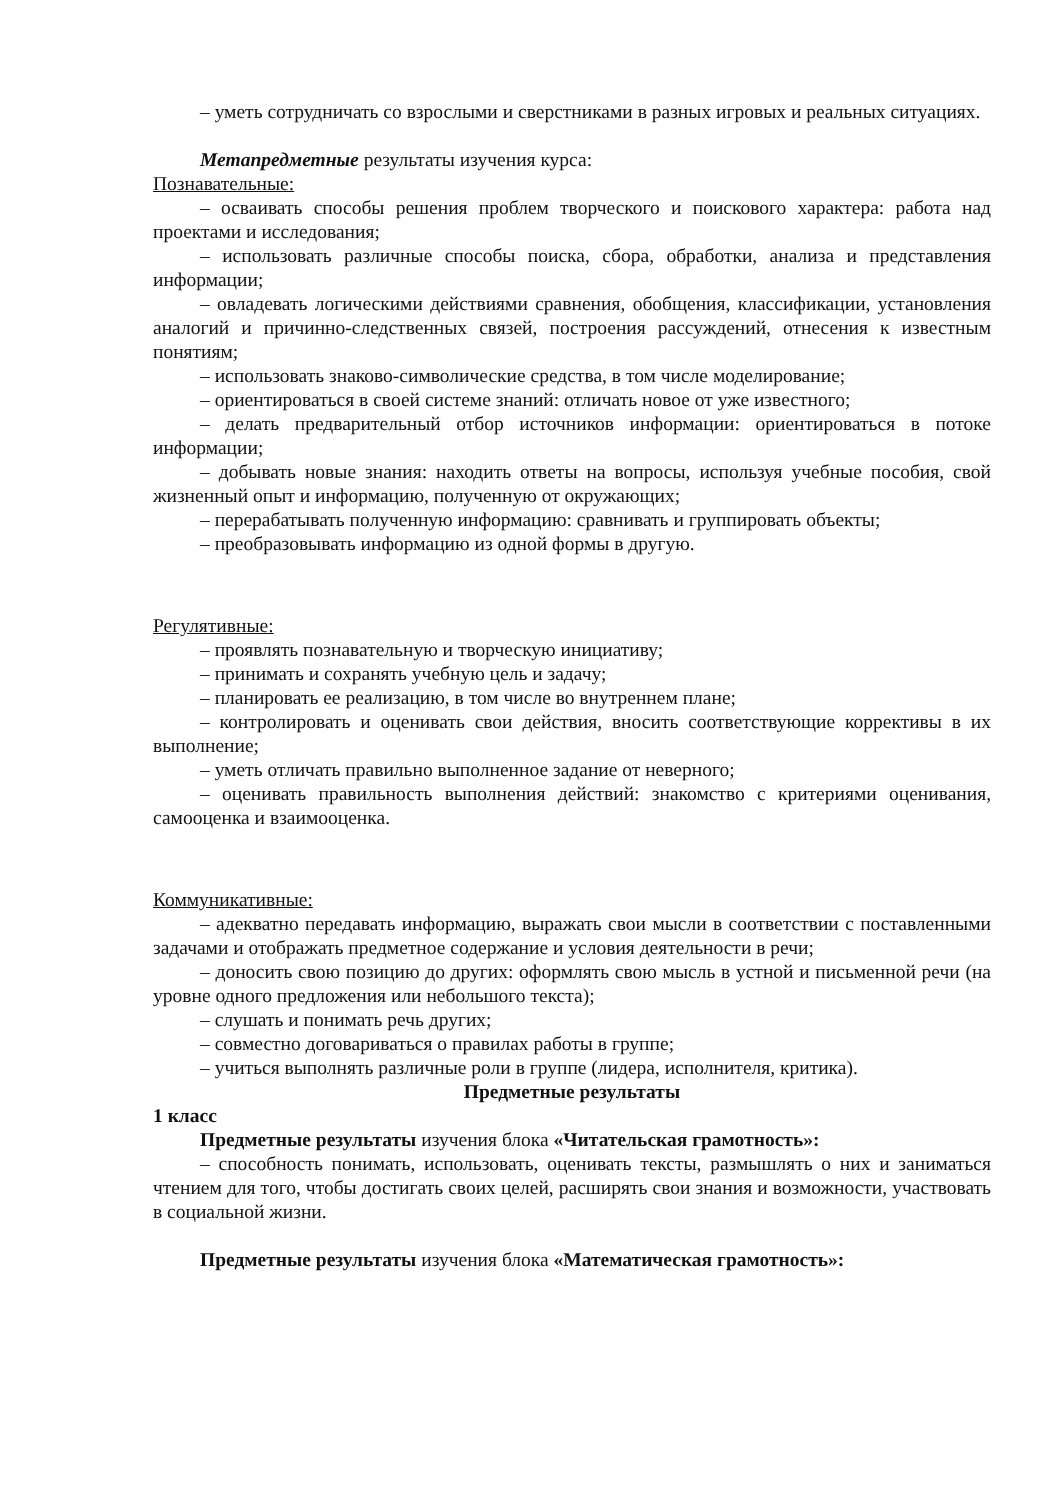– уметь сотрудничать со взрослыми и сверстниками в разных игровых и реальных ситуациях.
Метапредметные результаты изучения курса:
Познавательные:
– осваивать способы решения проблем творческого и поискового характера: работа над проектами и исследования;
– использовать различные способы поиска, сбора, обработки, анализа и представления информации;
– овладевать логическими действиями сравнения, обобщения, классификации, установления аналогий и причинно-следственных связей, построения рассуждений, отнесения к известным понятиям;
– использовать знаково-символические средства, в том числе моделирование;
– ориентироваться в своей системе знаний: отличать новое от уже известного;
– делать предварительный отбор источников информации: ориентироваться в потоке информации;
– добывать новые знания: находить ответы на вопросы, используя учебные пособия, свой жизненный опыт и информацию, полученную от окружающих;
– перерабатывать полученную информацию: сравнивать и группировать объекты;
– преобразовывать информацию из одной формы в другую.
Регулятивные:
– проявлять познавательную и творческую инициативу;
– принимать и сохранять учебную цель и задачу;
– планировать ее реализацию, в том числе во внутреннем плане;
– контролировать и оценивать свои действия, вносить соответствующие коррективы в их выполнение;
– уметь отличать правильно выполненное задание от неверного;
– оценивать правильность выполнения действий: знакомство с критериями оценивания, самооценка и взаимооценка.
Коммуникативные:
– адекватно передавать информацию, выражать свои мысли в соответствии с поставленными задачами и отображать предметное содержание и условия деятельности в речи;
– доносить свою позицию до других: оформлять свою мысль в устной и письменной речи (на уровне одного предложения или небольшого текста);
– слушать и понимать речь других;
– совместно договариваться о правилах работы в группе;
– учиться выполнять различные роли в группе (лидера, исполнителя, критика).
Предметные результаты
1 класс
Предметные результаты изучения блока «Читательская грамотность»:
– способность понимать, использовать, оценивать тексты, размышлять о них и заниматься чтением для того, чтобы достигать своих целей, расширять свои знания и возможности, участвовать в социальной жизни.
Предметные результаты изучения блока «Математическая грамотность»: